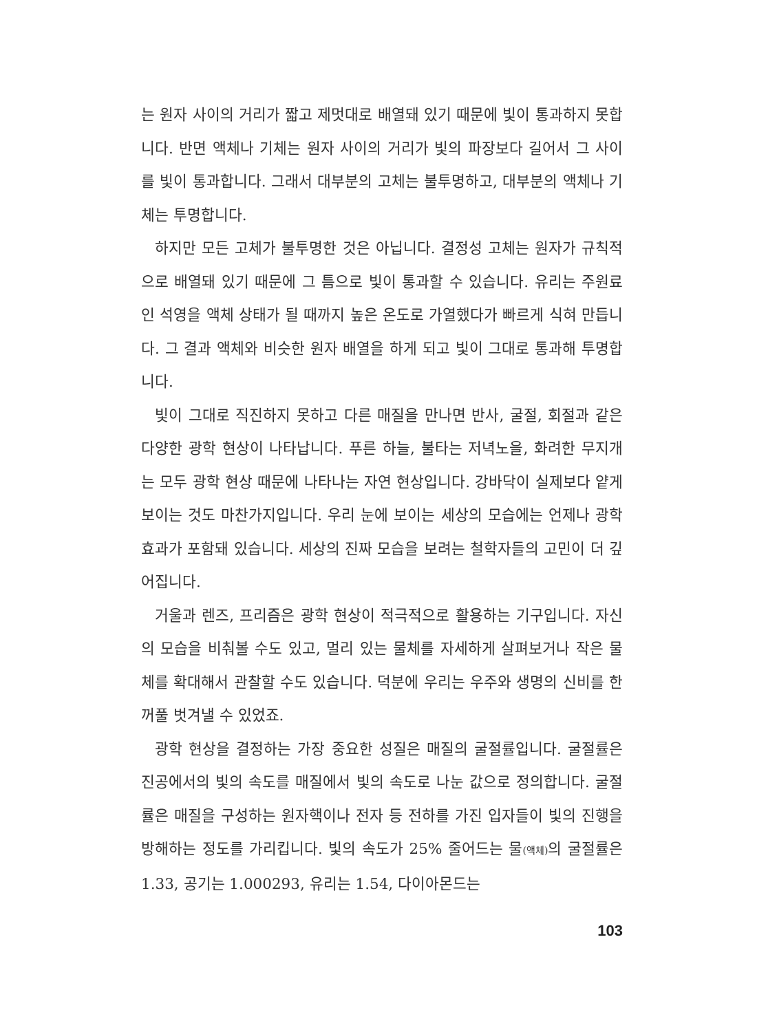는 원자 사이의 거리가 짧고 제멋대로 배열돼 있기 때문에 빛이 통과하지 못합니다. 반면 액체나 기체는 원자 사이의 거리가 빛의 파장보다 길어서 그 사이를 빛이 통과합니다. 그래서 대부분의 고체는 불투명하고, 대부분의 액체나 기체는 투명합니다.
하지만 모든 고체가 불투명한 것은 아닙니다. 결정성 고체는 원자가 규칙적으로 배열돼 있기 때문에 그 틈으로 빛이 통과할 수 있습니다. 유리는 주원료인 석영을 액체 상태가 될 때까지 높은 온도로 가열했다가 빠르게 식혀 만듭니다. 그 결과 액체와 비슷한 원자 배열을 하게 되고 빛이 그대로 통과해 투명합니다.
빛이 그대로 직진하지 못하고 다른 매질을 만나면 반사, 굴절, 회절과 같은 다양한 광학 현상이 나타납니다. 푸른 하늘, 불타는 저녁노을, 화려한 무지개는 모두 광학 현상 때문에 나타나는 자연 현상입니다. 강바닥이 실제보다 얕게 보이는 것도 마찬가지입니다. 우리 눈에 보이는 세상의 모습에는 언제나 광학 효과가 포함돼 있습니다. 세상의 진짜 모습을 보려는 철학자들의 고민이 더 깊어집니다.
거울과 렌즈, 프리즘은 광학 현상이 적극적으로 활용하는 기구입니다. 자신의 모습을 비춰볼 수도 있고, 멀리 있는 물체를 자세하게 살펴보거나 작은 물체를 확대해서 관찰할 수도 있습니다. 덕분에 우리는 우주와 생명의 신비를 한 꺼풀 벗겨낼 수 있었죠.
광학 현상을 결정하는 가장 중요한 성질은 매질의 굴절률입니다. 굴절률은 진공에서의 빛의 속도를 매질에서 빛의 속도로 나눈 값으로 정의합니다. 굴절률은 매질을 구성하는 원자핵이나 전자 등 전하를 가진 입자들이 빛의 진행을 방해하는 정도를 가리킵니다. 빛의 속도가 25% 줄어드는 물(액체) 의 굴절률은 1.33, 공기는 1.000293, 유리는 1.54, 다이아몬드는
103